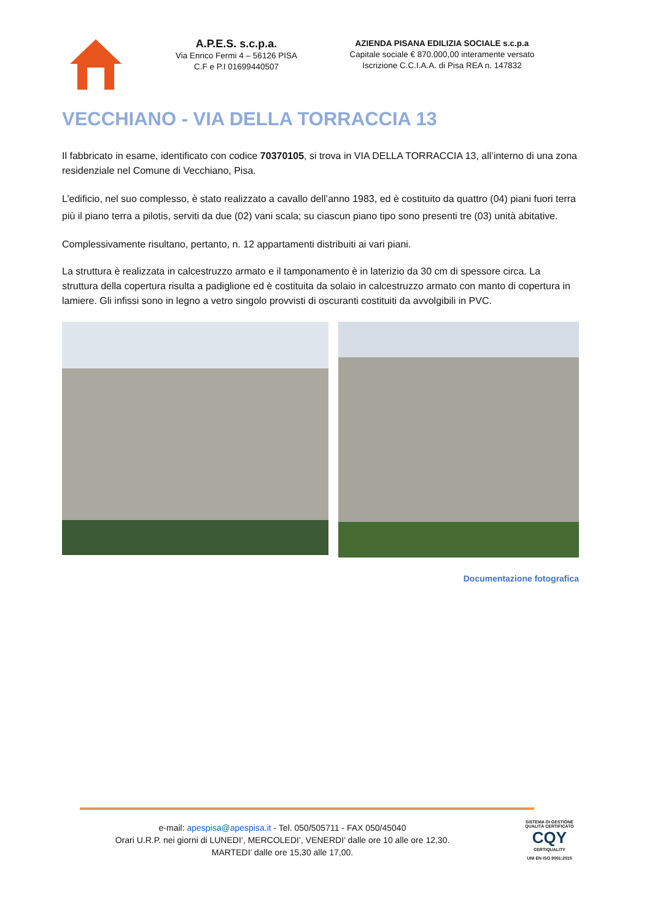A.P.E.S. s.c.p.a.
Via Enrico Fermi 4 – 56126 PISA
C.F e P.I 01699440507
AZIENDA PISANA EDILIZIA SOCIALE s.c.p.a
Capitale sociale € 870.000,00 interamente versato
Iscrizione C.C.I.A.A. di Pisa REA n. 147832
VECCHIANO - VIA DELLA TORRACCIA 13
Il fabbricato in esame, identificato con codice 70370105, si trova in VIA DELLA TORRACCIA 13, all’interno di una zona residenziale nel Comune di Vecchiano, Pisa.
L’edificio, nel suo complesso, è stato realizzato a cavallo dell’anno 1983, ed è costituito da quattro (04) piani fuori terra più il piano terra a pilotis, serviti da due (02) vani scala; su ciascun piano tipo sono presenti tre (03) unità abitative.
Complessivamente risultano, pertanto, n. 12 appartamenti distribuiti ai vari piani.
La struttura è realizzata in calcestruzzo armato e il tamponamento è in laterizio da 30 cm di spessore circa. La struttura della copertura risulta a padiglione ed è costituita da solaio in calcestruzzo armato con manto di copertura in lamiere. Gli infissi sono in legno a vetro singolo provvisti di oscuranti costituiti da avvolgibili in PVC.
Documentazione fotografica
e-mail: apespisa@apespisa.it - Tel. 050/505711 - FAX 050/45040
Orari U.R.P. nei giorni di LUNEDI’, MERCOLEDI’, VENERDI’ dalle ore 10 alle ore 12,30.
MARTEDI’ dalle ore 15,30 alle 17,00.
SISTEMA DI GESTIONE QUALITÀ CERTIFICATO
CQY
CERTIQUALITY
UNI EN ISO 9001:2015